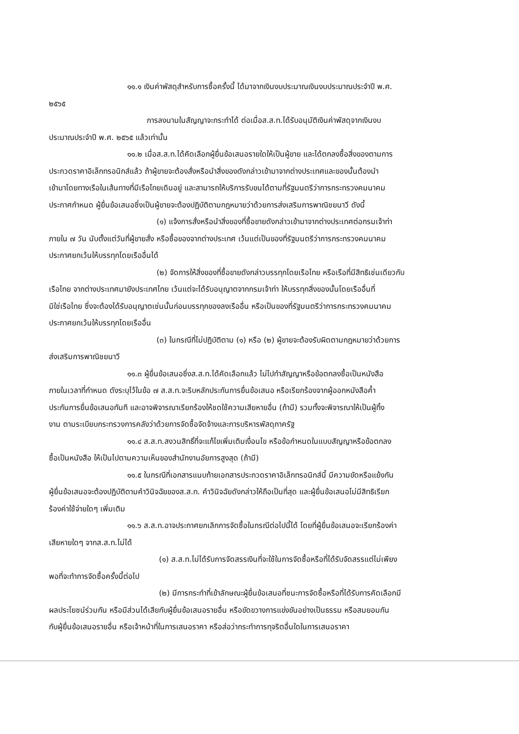๑๑.๑ เงินค่าพัสดุสำหรับการซื้อครั้งนี้ ได้มาจากเงินงบประมาณเงินงบประมาณประจำปี พ.ศ.
๒๕๖๕
การลงนามในสัญญาจะกระทำได้ ต่อเมื่อส.ส.ท.ได้รับอนุมัติเงินค่าพัสดุจากเงินงบ
ประมาณประจำปี พ.ศ. ๒๕๖๕ แล้วเท่านั้น
๑๑.๒ เมื่อส.ส.ท.ได้คัดเลือกผู้ยื่นข้อเสนอรายใดให้เป็นผู้ขาย และได้ตกลงซื้อสิ่งของตามการ
ประกวดราคาอิเล็กทรอนิกส์แล้ว ถ้าผู้ขายจะต้องสั่งหรือนำสิ่งของดังกล่าวเข้ามาจากต่างประเทศและของนั้นต้องนำ
เข้ามาโดยทางเรือในเส้นทางที่มีเรือไทยเดินอยู่ และสามารถให้บริการรับขนได้ตามที่รัฐมนตรีว่าการกระทรวงคมนาคม
ประกาศกำหนด ผู้ยื่นข้อเสนอซึ่งเป็นผู้ขายจะต้องปฏิบัติตามกฎหมายว่าด้วยการส่งเสริมการพาณิชยนาวี ดังนี้
(๑) แจ้งการสั่งหรือนำสิ่งของที่ซื้อขายดังกล่าวเข้ามาจากต่างประเทศต่อกรมเจ้าท่า
ภายใน ๗ วัน นับตั้งแต่วันที่ผู้ขายสั่ง หรือซื้อของจากต่างประเทศ เว้นแต่เป็นของที่รัฐมนตรีว่าการกระทรวงคมนาคม
ประกาศยกเว้นให้บรรทุกโดยเรืออื่นได้
(๒) จัดการให้สิ่งของที่ซื้อขายดังกล่าวบรรทุกโดยเรือไทย หรือเรือที่มีสิทธิเช่นเดียวกับ
เรือไทย จากต่างประเทศมายังประเทศไทย เว้นแต่จะได้รับอนุญาตจากกรมเจ้าท่า ให้บรรทุกสิ่งของนั้นโดยเรืออื่นที่
มิใช่เรือไทย ซึ่งจะต้องได้รับอนุญาตเช่นนั้นก่อนบรรทุกของลงเรืออื่น หรือเป็นของที่รัฐมนตรีว่าการกระทรวงคมนาคม
ประกาศยกเว้นให้บรรทุกโดยเรืออื่น
(๓) ในกรณีที่ไม่ปฏิบัติตาม (๑) หรือ (๒) ผู้ขายจะต้องรับผิดตามกฎหมายว่าด้วยการ
ส่งเสริมการพาณิชยนาวี
๑๑.๓ ผู้ยื่นข้อเสนอซึ่งส.ส.ท.ได้คัดเลือกแล้ว ไม่ไปทำสัญญาหรือข้อตกลงซื้อเป็นหนังสือ
ภายในเวลาที่กำหนด ดังระบุไว้ในข้อ ๗ ส.ส.ท.จะริบหลักประกันการยื่นข้อเสนอ หรือเรียกร้องจากผู้ออกหนังสือค้ำ
ประกันการยื่นข้อเสนอทันที และอาจพิจารณาเรียกร้องให้ชดใช้ความเสียหายอื่น (ถ้ามี) รวมทั้งจะพิจารณาให้เป็นผู้ทิ้ง
งาน ตามระเบียบกระทรวงการคลังว่าด้วยการจัดซื้อจัดจ้างและการบริหารพัสดุภาครัฐ
๑๑.๔ ส.ส.ท.สงวนสิทธิ์ที่จะแก้ไขเพิ่มเติมเงื่อนไข หรือข้อกำหนดในแบบสัญญาหรือข้อตกลง
ซื้อเป็นหนังสือ ให้เป็นไปตามความเห็นของสำนักงานอัยการสูงสุด (ถ้ามี)
๑๑.๕ ในกรณีที่เอกสารแนบท้ายเอกสารประกวดราคาอิเล็กทรอนิกส์นี้ มีความขัดหรือแย้งกัน
ผู้ยื่นข้อเสนอจะต้องปฏิบัติตามคำวินิจฉัยของส.ส.ท. คำวินิจฉัยดังกล่าวให้ถือเป็นที่สุด และผู้ยื่นข้อเสนอไม่มีสิทธิเรียก
ร้องค่าใช้จ่ายใดๆ เพิ่มเติม
๑๑.๖ ส.ส.ท.อาจประกาศยกเลิกการจัดซื้อในกรณีต่อไปนี้ได้ โดยที่ผู้ยื่นข้อเสนอจะเรียกร้องค่า
เสียหายใดๆ จากส.ส.ท.ไม่ได้
(๑) ส.ส.ท.ไม่ได้รับการจัดสรรเงินที่จะใช้ในการจัดซื้อหรือที่ได้รับจัดสรรแต่ไม่เพียง
พอที่จะทำการจัดซื้อครั้งนี้ต่อไป
(๒) มีการกระทำที่เข้าลักษณะผู้ยื่นข้อเสนอที่ชนะการจัดซื้อหรือที่ได้รับการคัดเลือกมี
ผลประโยชน์ร่วมกัน หรือมีส่วนได้เสียกับผู้ยื่นข้อเสนอรายอื่น หรือขัดขวางการแข่งขันอย่างเป็นธรรม หรือสมยอมกัน
กับผู้ยื่นข้อเสนอรายอื่น หรือเจ้าหน้าที่ในการเสนอราคา หรือส่อว่ากระทำการทุจริตอื่นใดในการเสนอราคา